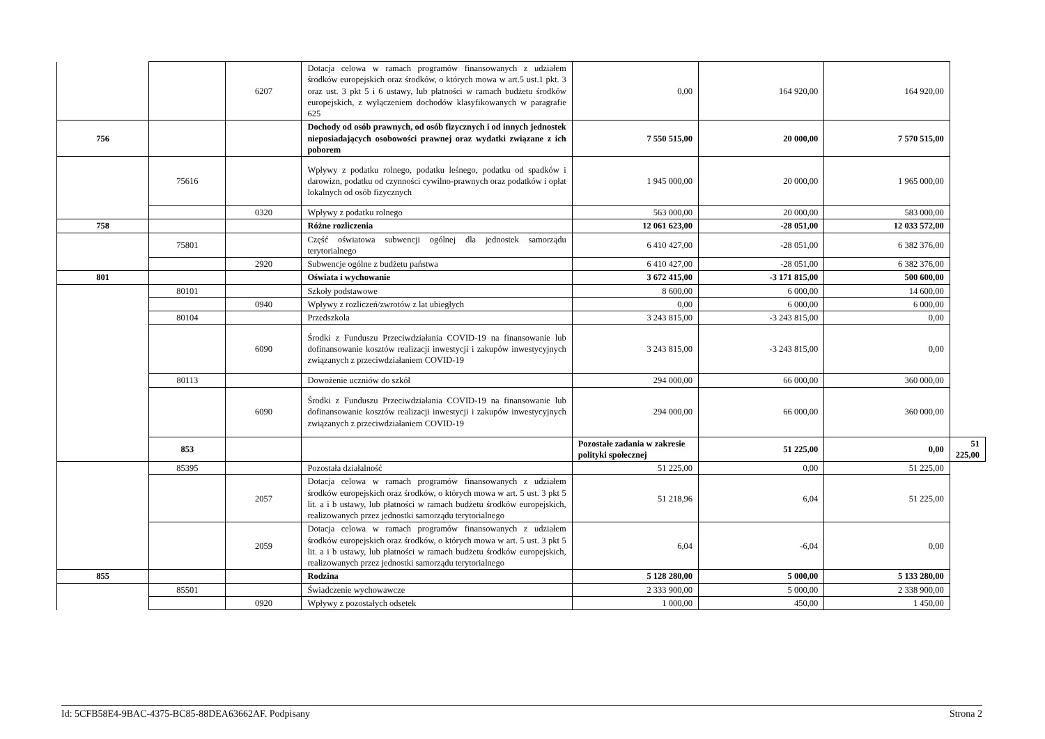| | | 6207 | Dotacja celowa w ramach programów finansowanych z udziałem środków europejskich oraz środków, o których mowa w art.5 ust.1 pkt. 3 oraz ust. 3 pkt 5 i 6 ustawy, lub płatności w ramach budżetu środków europejskich, z wyłączeniem dochodów klasyfikowanych w paragrafie 625 | 0,00 | 164 920,00 | 164 920,00 | |
| 756 | | | Dochody od osób prawnych, od osób fizycznych i od innych jednostek nieposiadających osobowości prawnej oraz wydatki związane z ich poborem | 7 550 515,00 | 20 000,00 | 7 570 515,00 | |
| | 75616 | | Wpływy z podatku rolnego, podatku leśnego, podatku od spadków i darowizn, podatku od czynności cywilno-prawnych oraz podatków i opłat lokalnych od osób fizycznych | 1 945 000,00 | 20 000,00 | 1 965 000,00 | |
| | | 0320 | Wpływy z podatku rolnego | 563 000,00 | 20 000,00 | 583 000,00 | |
| 758 | | | Różne rozliczenia | 12 061 623,00 | -28 051,00 | 12 033 572,00 | |
| | 75801 | | Część oświatowa subwencji ogólnej dla jednostek samorządu terytorialnego | 6 410 427,00 | -28 051,00 | 6 382 376,00 | |
| | | 2920 | Subwencje ogólne z budżetu państwa | 6 410 427,00 | -28 051,00 | 6 382 376,00 | |
| 801 | | | Oświata i wychowanie | 3 672 415,00 | -3 171 815,00 | 500 600,00 | |
| | 80101 | | Szkoły podstawowe | 8 600,00 | 6 000,00 | 14 600,00 | |
| | | 0940 | Wpływy z rozliczeń/zwrotów z lat ubiegłych | 0,00 | 6 000,00 | 6 000,00 | |
| | 80104 | | Przedszkola | 3 243 815,00 | -3 243 815,00 | 0,00 | |
| | | 6090 | Środki z Funduszu Przeciwdziałania COVID-19 na finansowanie lub dofinansowanie kosztów realizacji inwestycji i zakupów inwestycyjnych związanych z przeciwdziałaniem COVID-19 | 3 243 815,00 | -3 243 815,00 | 0,00 | |
| | 80113 | | Dowożenie uczniów do szkół | 294 000,00 | 66 000,00 | 360 000,00 | |
| | | 6090 | Środki z Funduszu Przeciwdziałania COVID-19 na finansowanie lub dofinansowanie kosztów realizacji inwestycji i zakupów inwestycyjnych związanych z przeciwdziałaniem COVID-19 | 294 000,00 | 66 000,00 | 360 000,00 | |
| | 853 | | | Pozostałe zadania w zakresie polityki społecznej | 51 225,00 | 0,00 | 51 225,00 |
| | 85395 | | Pozostała działalność | 51 225,00 | 0,00 | 51 225,00 | |
| | | 2057 | Dotacja celowa w ramach programów finansowanych z udziałem środków europejskich oraz środków, o których mowa w art. 5 ust. 3 pkt 5 lit. a i b ustawy, lub płatności w ramach budżetu środków europejskich, realizowanych przez jednostki samorządu terytorialnego | 51 218,96 | 6,04 | 51 225,00 | |
| | | 2059 | Dotacja celowa w ramach programów finansowanych z udziałem środków europejskich oraz środków, o których mowa w art. 5 ust. 3 pkt 5 lit. a i b ustawy, lub płatności w ramach budżetu środków europejskich, realizowanych przez jednostki samorządu terytorialnego | 6,04 | -6,04 | 0,00 | |
| 855 | | | Rodzina | 5 128 280,00 | 5 000,00 | 5 133 280,00 | |
| | 85501 | | Świadczenie wychowawcze | 2 333 900,00 | 5 000,00 | 2 338 900,00 | |
| | | 0920 | Wpływy z pozostałych odsetek | 1 000,00 | 450,00 | 1 450,00 | |
Id: 5CFB58E4-9BAC-4375-BC85-88DEA63662AF. Podpisany Strona 2